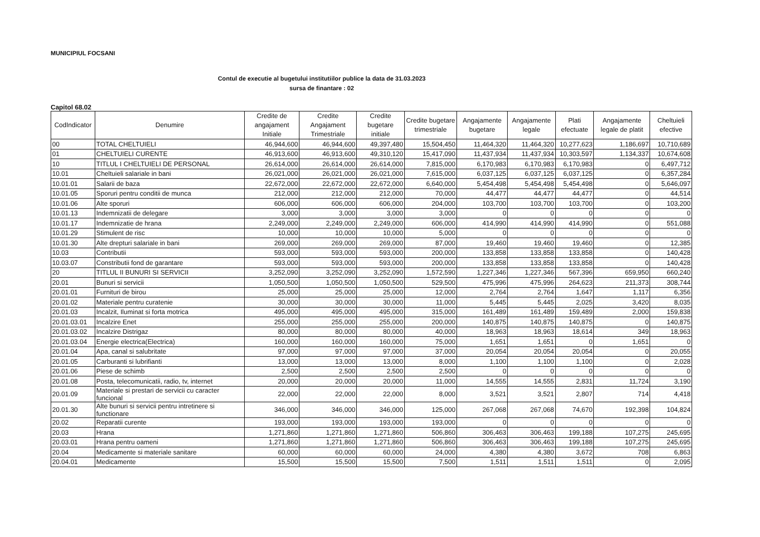MUNICIPIUL FOCSANI
Contul de executie al bugetului institutiilor publice la data de 31.03.2023
sursa de finantare : 02
Capitol 68.02
| CodIndicator | Denumire | Credite de angajament Initiale | Credite Angajament Trimestriale | Credite bugetare initiale | Credite bugetare trimestriale | Angajamente bugetare | Angajamente legale | Plati efectuate | Angajamente legale de platit | Cheltuieli efective |
| --- | --- | --- | --- | --- | --- | --- | --- | --- | --- | --- |
| 00 | TOTAL CHELTUIELI | 46,944,600 | 46,944,600 | 49,397,480 | 15,504,450 | 11,464,320 | 11,464,320 | 10,277,623 | 1,186,697 | 10,710,689 |
| 01 | CHELTUIELI CURENTE | 46,913,600 | 46,913,600 | 49,310,120 | 15,417,090 | 11,437,934 | 11,437,934 | 10,303,597 | 1,134,337 | 10,674,608 |
| 10 | TITLUL I CHELTUIELI DE PERSONAL | 26,614,000 | 26,614,000 | 26,614,000 | 7,815,000 | 6,170,983 | 6,170,983 | 6,170,983 | 0 | 6,497,712 |
| 10.01 | Cheltuieli salariale in bani | 26,021,000 | 26,021,000 | 26,021,000 | 7,615,000 | 6,037,125 | 6,037,125 | 6,037,125 | 0 | 6,357,284 |
| 10.01.01 | Salarii de baza | 22,672,000 | 22,672,000 | 22,672,000 | 6,640,000 | 5,454,498 | 5,454,498 | 5,454,498 | 0 | 5,646,097 |
| 10.01.05 | Sporuri pentru conditii de munca | 212,000 | 212,000 | 212,000 | 70,000 | 44,477 | 44,477 | 44,477 | 0 | 44,514 |
| 10.01.06 | Alte sporuri | 606,000 | 606,000 | 606,000 | 204,000 | 103,700 | 103,700 | 103,700 | 0 | 103,200 |
| 10.01.13 | Indemnizatii de delegare | 3,000 | 3,000 | 3,000 | 3,000 | 0 | 0 | 0 | 0 | 0 |
| 10.01.17 | Indemnizatie de hrana | 2,249,000 | 2,249,000 | 2,249,000 | 606,000 | 414,990 | 414,990 | 414,990 | 0 | 551,088 |
| 10.01.29 | Stimulent de risc | 10,000 | 10,000 | 10,000 | 5,000 | 0 | 0 | 0 | 0 | 0 |
| 10.01.30 | Alte drepturi salariale in bani | 269,000 | 269,000 | 269,000 | 87,000 | 19,460 | 19,460 | 19,460 | 0 | 12,385 |
| 10.03 | Contributii | 593,000 | 593,000 | 593,000 | 200,000 | 133,858 | 133,858 | 133,858 | 0 | 140,428 |
| 10.03.07 | Constributii fond de garantare | 593,000 | 593,000 | 593,000 | 200,000 | 133,858 | 133,858 | 133,858 | 0 | 140,428 |
| 20 | TITLUL II BUNURI SI SERVICII | 3,252,090 | 3,252,090 | 3,252,090 | 1,572,590 | 1,227,346 | 1,227,346 | 567,396 | 659,950 | 660,240 |
| 20.01 | Bunuri si servicii | 1,050,500 | 1,050,500 | 1,050,500 | 529,500 | 475,996 | 475,996 | 264,623 | 211,373 | 308,744 |
| 20.01.01 | Furnituri de birou | 25,000 | 25,000 | 25,000 | 12,000 | 2,764 | 2,764 | 1,647 | 1,117 | 6,356 |
| 20.01.02 | Materiale pentru curatenie | 30,000 | 30,000 | 30,000 | 11,000 | 5,445 | 5,445 | 2,025 | 3,420 | 8,035 |
| 20.01.03 | Incalzit, Iluminat si forta motrica | 495,000 | 495,000 | 495,000 | 315,000 | 161,489 | 161,489 | 159,489 | 2,000 | 159,838 |
| 20.01.03.01 | Incalzire Enet | 255,000 | 255,000 | 255,000 | 200,000 | 140,875 | 140,875 | 140,875 | 0 | 140,875 |
| 20.01.03.02 | Incalzire Distrigaz | 80,000 | 80,000 | 80,000 | 40,000 | 18,963 | 18,963 | 18,614 | 349 | 18,963 |
| 20.01.03.04 | Energie electrica(Electrica) | 160,000 | 160,000 | 160,000 | 75,000 | 1,651 | 1,651 | 0 | 1,651 | 0 |
| 20.01.04 | Apa, canal si salubritate | 97,000 | 97,000 | 97,000 | 37,000 | 20,054 | 20,054 | 20,054 | 0 | 20,055 |
| 20.01.05 | Carburanti si lubrifianti | 13,000 | 13,000 | 13,000 | 8,000 | 1,100 | 1,100 | 1,100 | 0 | 2,028 |
| 20.01.06 | Piese de schimb | 2,500 | 2,500 | 2,500 | 2,500 | 0 | 0 | 0 | 0 | 0 |
| 20.01.08 | Posta, telecomunicatii, radio, tv, internet | 20,000 | 20,000 | 20,000 | 11,000 | 14,555 | 14,555 | 2,831 | 11,724 | 3,190 |
| 20.01.09 | Materiale si prestari de servicii cu caracter funcional | 22,000 | 22,000 | 22,000 | 8,000 | 3,521 | 3,521 | 2,807 | 714 | 4,418 |
| 20.01.30 | Alte bunuri si servicii pentru intretinere si functionare | 346,000 | 346,000 | 346,000 | 125,000 | 267,068 | 267,068 | 74,670 | 192,398 | 104,824 |
| 20.02 | Reparatii curente | 193,000 | 193,000 | 193,000 | 193,000 | 0 | 0 | 0 | 0 | 0 |
| 20.03 | Hrana | 1,271,860 | 1,271,860 | 1,271,860 | 506,860 | 306,463 | 306,463 | 199,188 | 107,275 | 245,695 |
| 20.03.01 | Hrana pentru oameni | 1,271,860 | 1,271,860 | 1,271,860 | 506,860 | 306,463 | 306,463 | 199,188 | 107,275 | 245,695 |
| 20.04 | Medicamente si materiale sanitare | 60,000 | 60,000 | 60,000 | 24,000 | 4,380 | 4,380 | 3,672 | 708 | 6,863 |
| 20.04.01 | Medicamente | 15,500 | 15,500 | 15,500 | 7,500 | 1,511 | 1,511 | 1,511 | 0 | 2,095 |